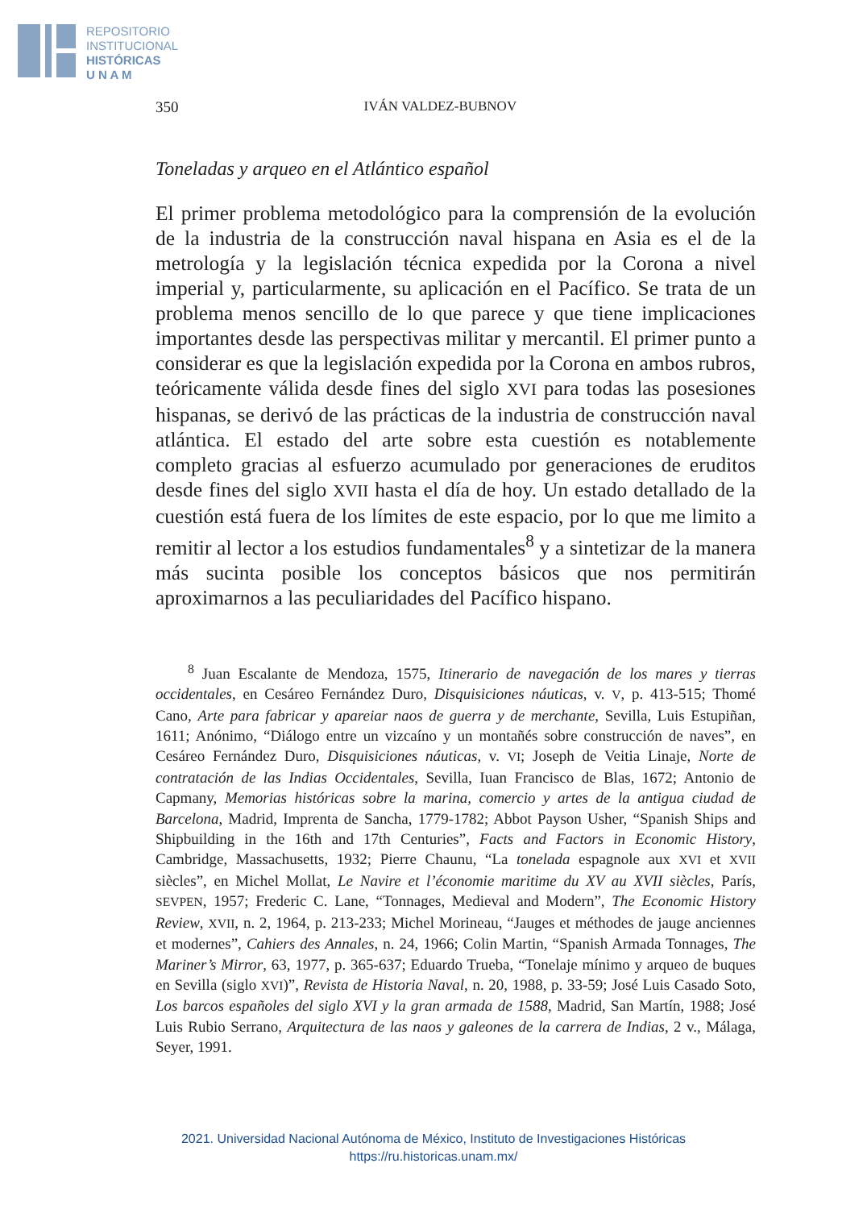REPOSITORIO
INSTITUCIONAL
HISTÓRICAS
U N A M
350 IVÁN VALDEZ-BUBNOV
Toneladas y arqueo en el Atlántico español
El primer problema metodológico para la comprensión de la evolución de la industria de la construcción naval hispana en Asia es el de la metrología y la legislación técnica expedida por la Corona a nivel imperial y, particularmente, su aplicación en el Pacífico. Se trata de un problema menos sencillo de lo que parece y que tiene implicaciones importantes desde las perspectivas militar y mercantil. El primer punto a considerar es que la legislación expedida por la Corona en ambos rubros, teóricamente válida desde fines del siglo XVI para todas las posesiones hispanas, se derivó de las prácticas de la industria de construcción naval atlántica. El estado del arte sobre esta cuestión es notablemente completo gracias al esfuerzo acumulado por generaciones de eruditos desde fines del siglo XVII hasta el día de hoy. Un estado detallado de la cuestión está fuera de los límites de este espacio, por lo que me limito a remitir al lector a los estudios fundamentales<sup>8</sup> y a sintetizar de la manera más sucinta posible los conceptos básicos que nos permitirán aproximarnos a las peculiaridades del Pacífico hispano.
<sup>8</sup> Juan Escalante de Mendoza, 1575, Itinerario de navegación de los mares y tierras occidentales, en Cesáreo Fernández Duro, Disquisiciones náuticas, v. V, p. 413-515; Thomé Cano, Arte para fabricar y apareiar naos de guerra y de merchante, Sevilla, Luis Estupiñan, 1611; Anónimo, “Diálogo entre un vizcaíno y un montañés sobre construcción de naves”, en Cesáreo Fernández Duro, Disquisiciones náuticas, v. VI; Joseph de Veitia Linaje, Norte de contratación de las Indias Occidentales, Sevilla, Iuan Francisco de Blas, 1672; Antonio de Capmany, Memorias históricas sobre la marina, comercio y artes de la antigua ciudad de Barcelona, Madrid, Imprenta de Sancha, 1779-1782; Abbot Payson Usher, “Spanish Ships and Shipbuilding in the 16th and 17th Centuries”, Facts and Factors in Economic History, Cambridge, Massachusetts, 1932; Pierre Chaunu, “La tonelada espagnole aux XVI et XVII siècles”, en Michel Mollat, Le Navire et l’économie maritime du XV au XVII siècles, París, SEVPEN, 1957; Frederic C. Lane, “Tonnages, Medieval and Modern”, The Economic History Review, XVII, n. 2, 1964, p. 213-233; Michel Morineau, “Jauges et méthodes de jauge anciennes et modernes”, Cahiers des Annales, n. 24, 1966; Colin Martin, “Spanish Armada Tonnages, The Mariner’s Mirror, 63, 1977, p. 365-637; Eduardo Trueba, “Tonelaje mínimo y arqueo de buques en Sevilla (siglo XVI)”, Revista de Historia Naval, n. 20, 1988, p. 33-59; José Luis Casado Soto, Los barcos españoles del siglo XVI y la gran armada de 1588, Madrid, San Martín, 1988; José Luis Rubio Serrano, Arquitectura de las naos y galeones de la carrera de Indias, 2 v., Málaga, Seyer, 1991.
2021. Universidad Nacional Autónoma de México, Instituto de Investigaciones Históricas
https://ru.historicas.unam.mx/